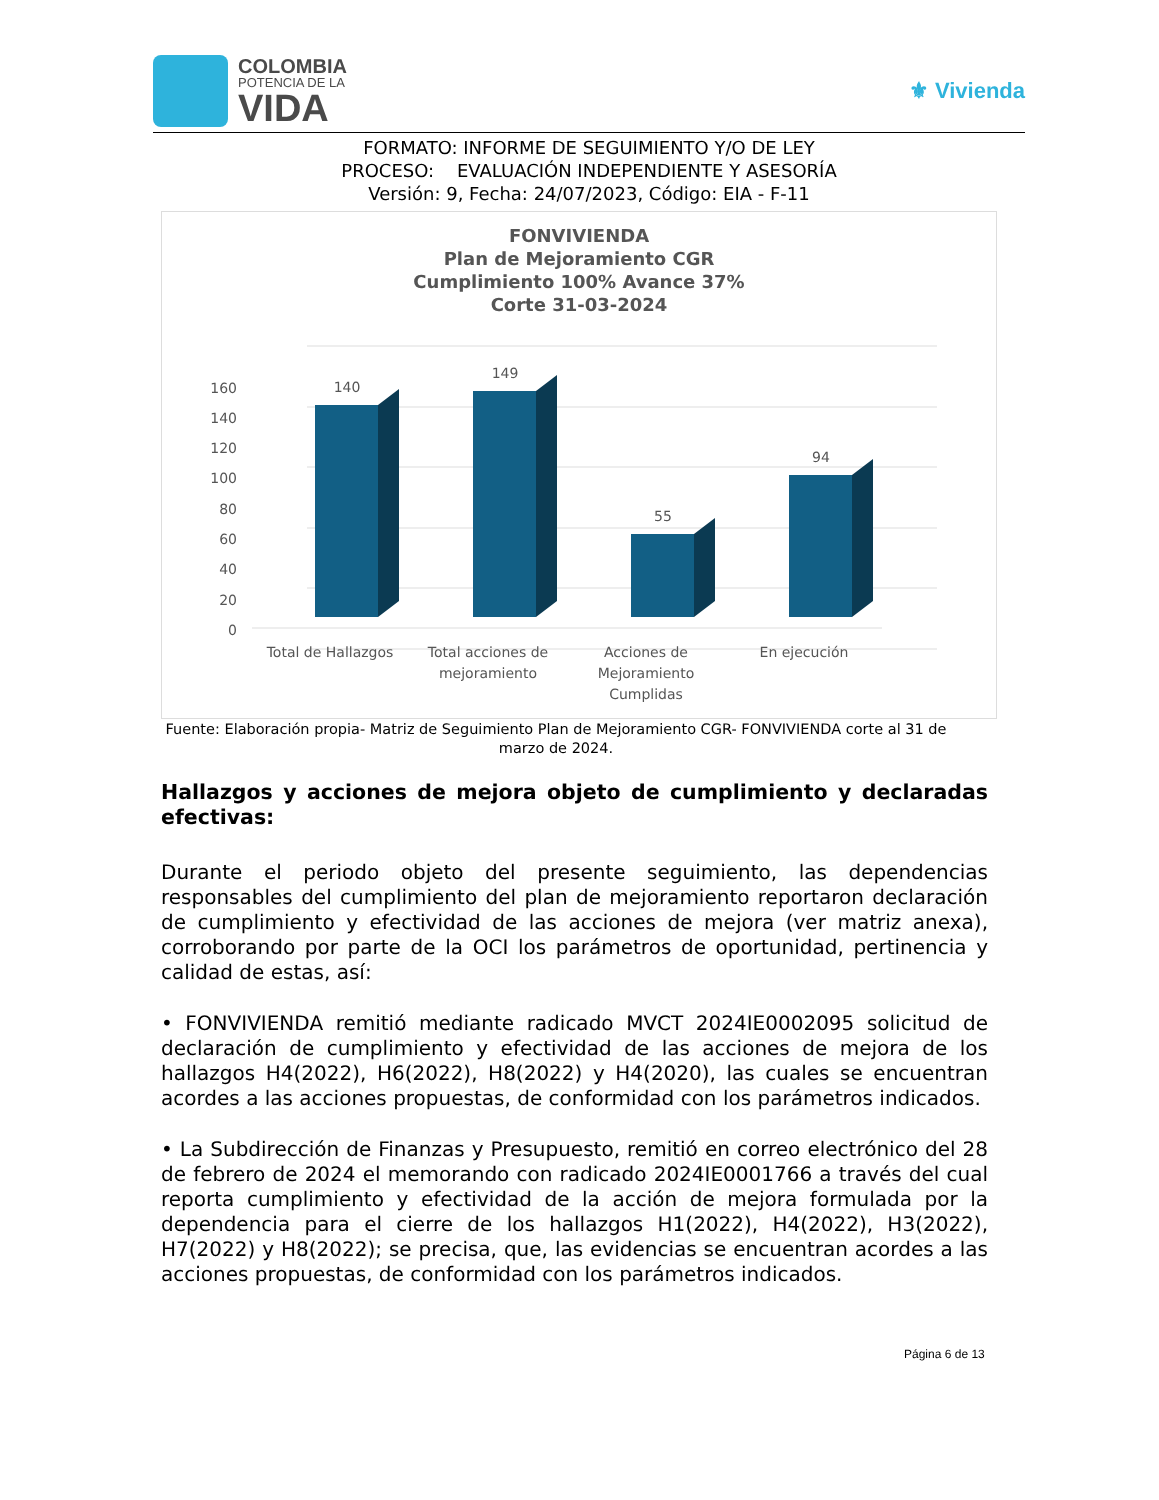COLOMBIA
POTENCIA DE LA
VIDA
⚜ Vivienda
FORMATO: INFORME DE SEGUIMIENTO Y/O DE LEY
PROCESO: EVALUACIÓN INDEPENDIENTE Y ASESORÍA
Versión: 9, Fecha: 24/07/2023, Código: EIA - F-11
FONVIVIENDA
Plan de Mejoramiento CGR
Cumplimiento 100% Avance 37%
Corte 31-03-2024
160
140
120
100
80
60
40
20
0
140
149
55
94
Total de Hallazgos
Total acciones de
mejoramiento
Acciones de
Mejoramiento
Cumplidas
En ejecución
Fuente: Elaboración propia- Matriz de Seguimiento Plan de Mejoramiento CGR- FONVIVIENDA corte al 31 de marzo de 2024.
Hallazgos y acciones de mejora objeto de cumplimiento y declaradas efectivas:
Durante el periodo objeto del presente seguimiento, las dependencias responsables del cumplimiento del plan de mejoramiento reportaron declaración de cumplimiento y efectividad de las acciones de mejora (ver matriz anexa), corroborando por parte de la OCI los parámetros de oportunidad, pertinencia y calidad de estas, así:
• FONVIVIENDA remitió mediante radicado MVCT 2024IE0002095 solicitud de declaración de cumplimiento y efectividad de las acciones de mejora de los hallazgos H4(2022), H6(2022), H8(2022) y H4(2020), las cuales se encuentran acordes a las acciones propuestas, de conformidad con los parámetros indicados.
• La Subdirección de Finanzas y Presupuesto, remitió en correo electrónico del 28 de febrero de 2024 el memorando con radicado 2024IE0001766 a través del cual reporta cumplimiento y efectividad de la acción de mejora formulada por la dependencia para el cierre de los hallazgos H1(2022), H4(2022), H3(2022), H7(2022) y H8(2022); se precisa, que, las evidencias se encuentran acordes a las acciones propuestas, de conformidad con los parámetros indicados.
Página 6 de 13